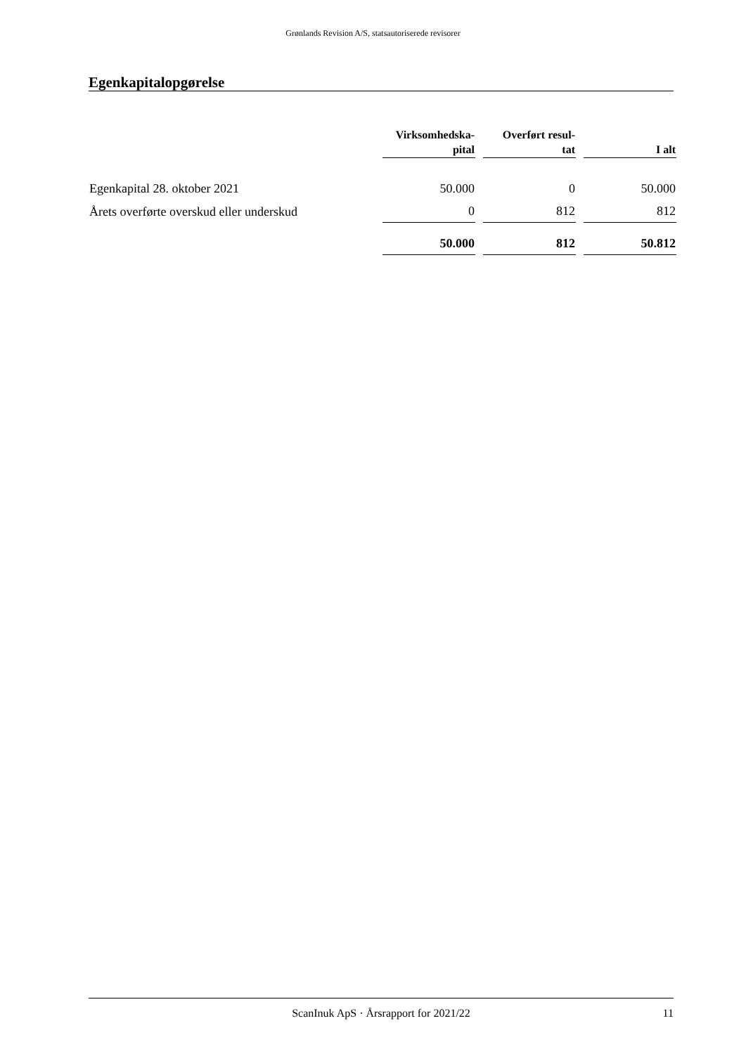Grønlands Revision A/S, statsautoriserede revisorer
Egenkapitalopgørelse
| | Virksomhedska- pital | Overført resul- tat | I alt |
| --- | --- | --- | --- |
| Egenkapital 28. oktober 2021 | 50.000 | 0 | 50.000 |
| Årets overførte overskud eller underskud | 0 | 812 | 812 |
| | 50.000 | 812 | 50.812 |
ScanInuk ApS · Årsrapport for 2021/22 11